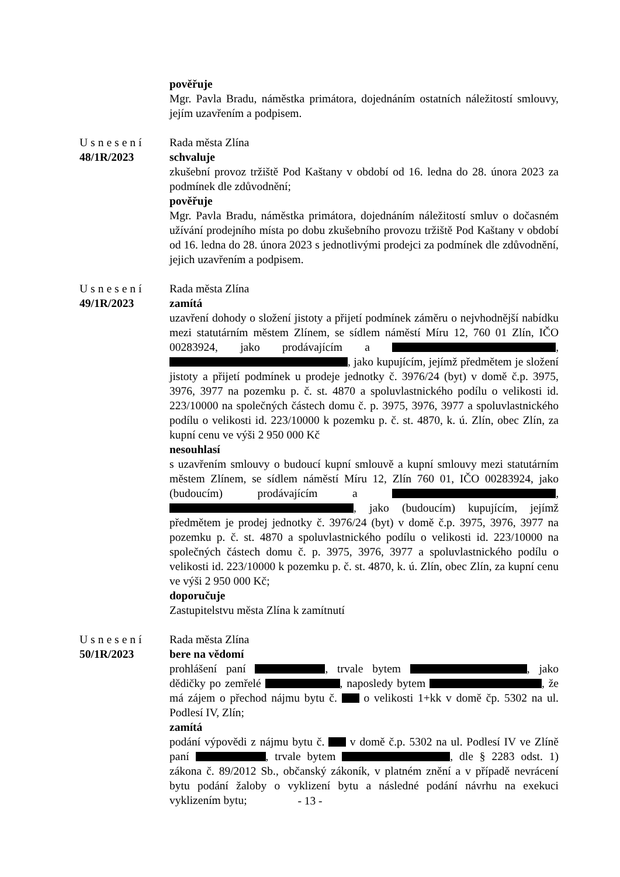pověřuje
Mgr. Pavla Bradu, náměstka primátora, dojednáním ostatních náležitostí smlouvy, jejím uzavřením a podpisem.
Usnesení
48/1R/2023
Rada města Zlína
schvaluje
zkušební provoz tržiště Pod Kaštany v období od 16. ledna do 28. února 2023 za podmínek dle zdůvodnění;
pověřuje
Mgr. Pavla Bradu, náměstka primátora, dojednáním náležitostí smluv o dočasném užívání prodejního místa po dobu zkušebního provozu tržiště Pod Kaštany v období od 16. ledna do 28. února 2023 s jednotlivými prodejci za podmínek dle zdůvodnění, jejich uzavřením a podpisem.
Usnesení
49/1R/2023
Rada města Zlína
zamítá
uzavření dohody o složení jistoty a přijetí podmínek záměru o nejvhodnější nabídku mezi statutárním městem Zlínem, se sídlem náměstí Míru 12, 760 01 Zlín, IČO 00283924, jako prodávajícím a , , jako kupujícím, jejímž předmětem je složení jistoty a přijetí podmínek u prodeje jednotky č. 3976/24 (byt) v domě č.p. 3975, 3976, 3977 na pozemku p. č. st. 4870 a spoluvlastnického podílu o velikosti id. 223/10000 na společných částech domu č. p. 3975, 3976, 3977 a spoluvlastnického podílu o velikosti id. 223/10000 k pozemku p. č. st. 4870, k. ú. Zlín, obec Zlín, za kupní cenu ve výši 2 950 000 Kč
nesouhlasí
s uzavřením smlouvy o budoucí kupní smlouvě a kupní smlouvy mezi statutárním městem Zlínem, se sídlem náměstí Míru 12, Zlín 760 01, IČO 00283924, jako (budoucím) prodávajícím a , , jako (budoucím) kupujícím, jejímž předmětem je prodej jednotky č. 3976/24 (byt) v domě č.p. 3975, 3976, 3977 na pozemku p. č. st. 4870 a spoluvlastnického podílu o velikosti id. 223/10000 na společných částech domu č. p. 3975, 3976, 3977 a spoluvlastnického podílu o velikosti id. 223/10000 k pozemku p. č. st. 4870, k. ú. Zlín, obec Zlín, za kupní cenu ve výši 2 950 000 Kč;
doporučuje
Zastupitelstvu města Zlína k zamítnutí
Usnesení
50/1R/2023
Rada města Zlína
bere na vědomí
prohlášení paní , trvale bytem , jako dědičky po zemřelé , naposledy bytem , že má zájem o přechod nájmu bytu č. o velikosti 1+kk v domě čp. 5302 na ul. Podlesí IV, Zlín;
zamítá
podání výpovědi z nájmu bytu č. v domě č.p. 5302 na ul. Podlesí IV ve Zlíně paní , trvale bytem , dle § 2283 odst. 1) zákona č. 89/2012 Sb., občanský zákoník, v platném znění a v případě nevrácení bytu podání žaloby o vyklizení bytu a následné podání návrhu na exekuci vyklizením bytu;
- 13 -